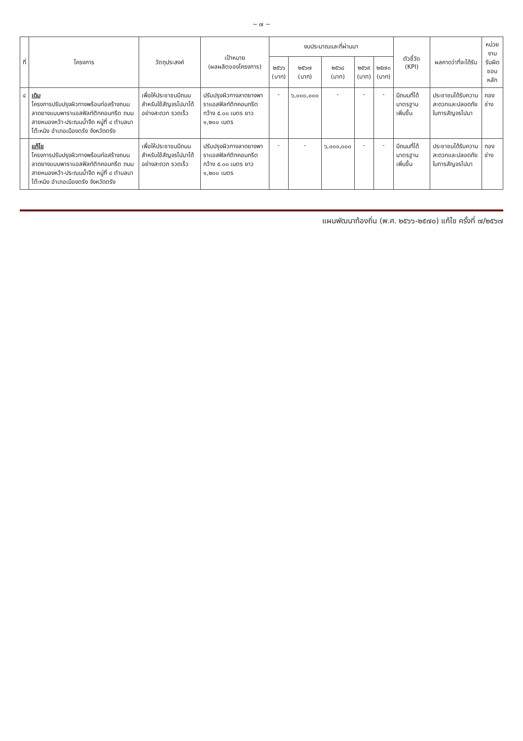~ ๗ ~
| ที่ | โครงการ | วัตถุประสงค์ | เป้าหมาย (ผลผลิตของโครงการ) | งบประมาณและที่ผ่านมา | | | | | ตัวชี้วัด (KPI) | ผลคาดว่าที่จะได้รับ | หน่วยงาน รับผิดชอบ หลัก |
| --- | --- | --- | --- | --- | --- | --- | --- | --- | --- | --- | --- |
| | | | | ๒๕๖๖ (บาท) | ๒๕๖๗ (บาท) | ๒๕๖๘ (บาท) | ๒๕๖๙ (บาท) | ๒๕๗๐ (บาท) | | | |
| ๔ | เดิม โครงการปรับปรุงผิวทางพร้อมก่อสร้างถนนลาดยางแบบพาราแอสฟัลท์ติกคอนกรีต ถนนสายหนองหว้า-ประณมน้ำจืด หมู่ที่ ๔ ตำบลนาโต๊ะหมิง อำเภอเมืองตรัง จังหวัดตรัง | เพื่อให้ประชาชนมีถนนสำหรับใช้สัญจรไปมาได้อย่างสะดวก รวดเร็ว | ปรับปรุงผิวทางลาดยางพาราแอสฟัลท์ติกคอนกรีต กว้าง ๕.๐๐ เมตร ยาว ๑,๒๐๐ เมตร | - | ๖,๐๐๐,๐๐๐ | - | - | - | มีถนนที่ได้มาตรฐานเพิ่มขึ้น | ประชาชนได้รับความสะดวกและปลอดภัยในการสัญจรไปมา | กองช่าง |
| | แก้ไข โครงการปรับปรุงผิวทางพร้อมก่อสร้างถนนลาดยางแบบพาราแอสฟัลท์ติกคอนกรีต ถนนสายหนองหว้า-ประณมน้ำจืด หมู่ที่ ๔ ตำบลนาโต๊ะหมิง อำเภอเมืองตรัง จังหวัดตรัง | เพื่อให้ประชาชนมีถนนสำหรับใช้สัญจรไปมาได้อย่างสะดวก รวดเร็ว | ปรับปรุงผิวทางลาดยางพาราแอสฟัลท์ติกคอนกรีต กว้าง ๕.๐๐ เมตร ยาว ๑,๒๐๐ เมตร | - | - | ๖,๐๐๐,๐๐๐ | - | - | มีถนนที่ได้มาตรฐานเพิ่มขึ้น | ประชาชนได้รับความสะดวกและปลอดภัยในการสัญจรไปมา | กองช่าง |
แผนพัฒนาท้องถิ่น (พ.ศ. ๒๕๖๖-๒๕๗๐) แก้ไข ครั้งที่ ๗/๒๕๖๗